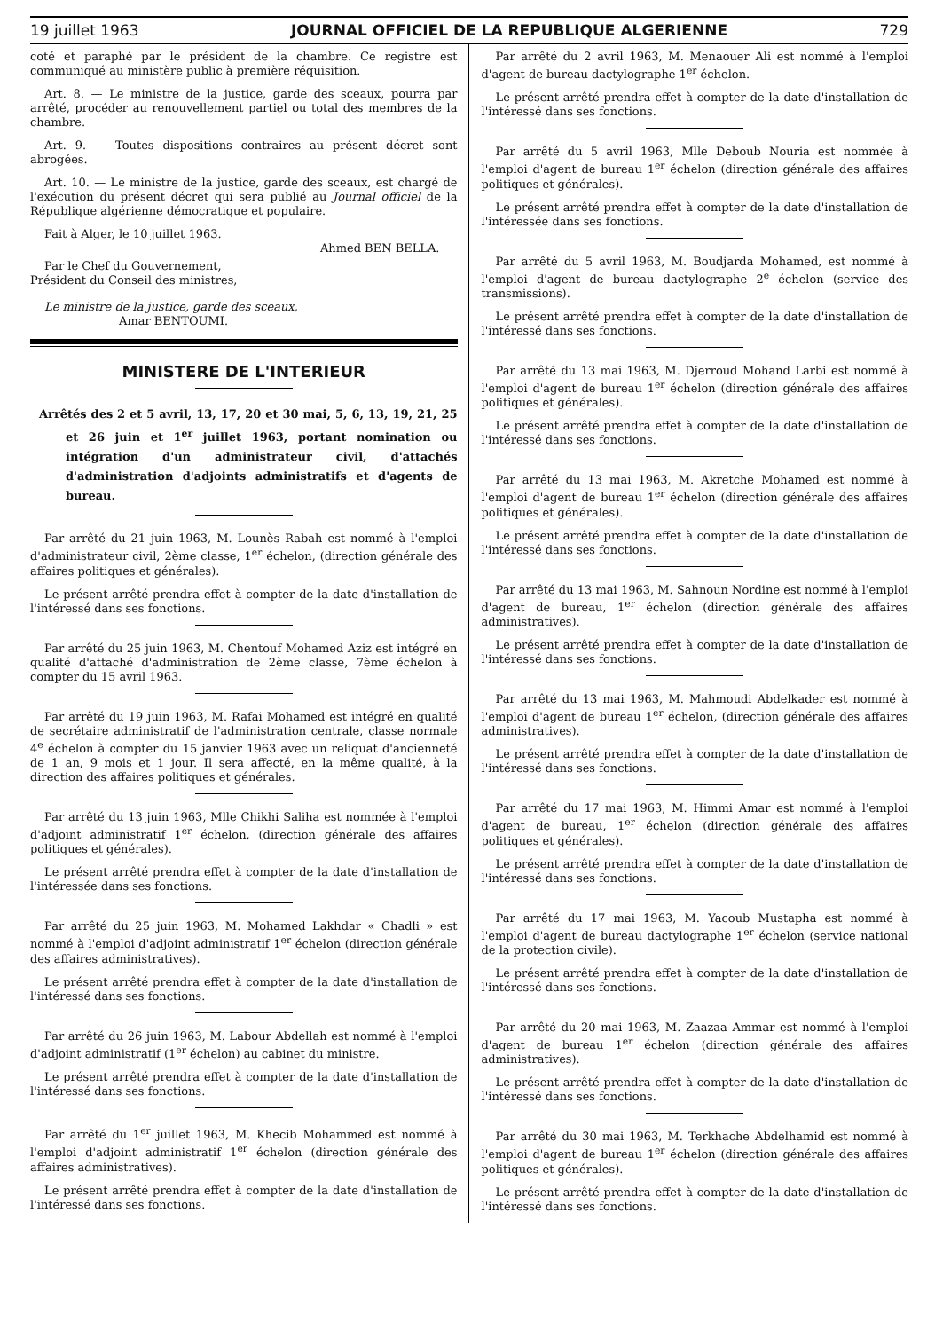19 juillet 1963 JOURNAL OFFICIEL DE LA REPUBLIQUE ALGERIENNE 729
coté et paraphé par le président de la chambre. Ce registre est communiqué au ministère public à première réquisition.
Art. 8. — Le ministre de la justice, garde des sceaux, pourra par arrêté, procéder au renouvellement partiel ou total des membres de la chambre.
Art. 9. — Toutes dispositions contraires au présent décret sont abrogées.
Art. 10. — Le ministre de la justice, garde des sceaux, est chargé de l'exécution du présent décret qui sera publié au Journal officiel de la République algérienne démocratique et populaire.
Fait à Alger, le 10 juillet 1963.
Ahmed BEN BELLA.
Par le Chef du Gouvernement,
Président du Conseil des ministres,
Le ministre de la justice, garde des sceaux,
Amar BENTOUMI.
MINISTERE DE L'INTERIEUR
Arrêtés des 2 et 5 avril, 13, 17, 20 et 30 mai, 5, 6, 13, 19, 21, 25 et 26 juin et 1<sup>er</sup> juillet 1963, portant nomination ou intégration d'un administrateur civil, d'attachés d'administration d'adjoints administratifs et d'agents de bureau.
Par arrêté du 21 juin 1963, M. Lounès Rabah est nommé à l'emploi d'administrateur civil, 2ème classe, 1<sup>er</sup> échelon, (direction générale des affaires politiques et générales).
Le présent arrêté prendra effet à compter de la date d'installation de l'intéressé dans ses fonctions.
Par arrêté du 25 juin 1963, M. Chentouf Mohamed Aziz est intégré en qualité d'attaché d'administration de 2ème classe, 7ème échelon à compter du 15 avril 1963.
Par arrêté du 19 juin 1963, M. Rafai Mohamed est intégré en qualité de secrétaire administratif de l'administration centrale, classe normale 4<sup>e</sup> échelon à compter du 15 janvier 1963 avec un reliquat d'ancienneté de 1 an, 9 mois et 1 jour. Il sera affecté, en la même qualité, à la direction des affaires politiques et générales.
Par arrêté du 13 juin 1963, Mlle Chikhi Saliha est nommée à l'emploi d'adjoint administratif 1<sup>er</sup> échelon, (direction générale des affaires politiques et générales).
Le présent arrêté prendra effet à compter de la date d'installation de l'intéressée dans ses fonctions.
Par arrêté du 25 juin 1963, M. Mohamed Lakhdar « Chadli » est nommé à l'emploi d'adjoint administratif 1<sup>er</sup> échelon (direction générale des affaires administratives).
Le présent arrêté prendra effet à compter de la date d'installation de l'intéressé dans ses fonctions.
Par arrêté du 26 juin 1963, M. Labour Abdellah est nommé à l'emploi d'adjoint administratif (1<sup>er</sup> échelon) au cabinet du ministre.
Le présent arrêté prendra effet à compter de la date d'installation de l'intéressé dans ses fonctions.
Par arrêté du 1<sup>er</sup> juillet 1963, M. Khecib Mohammed est nommé à l'emploi d'adjoint administratif 1<sup>er</sup> échelon (direction générale des affaires administratives).
Le présent arrêté prendra effet à compter de la date d'installation de l'intéressé dans ses fonctions.
Par arrêté du 2 avril 1963, M. Menaouer Ali est nommé à l'emploi d'agent de bureau dactylographe 1<sup>er</sup> échelon.
Le présent arrêté prendra effet à compter de la date d'installation de l'intéressé dans ses fonctions.
Par arrêté du 5 avril 1963, Mlle Deboub Nouria est nommée à l'emploi d'agent de bureau 1<sup>er</sup> échelon (direction générale des affaires politiques et générales).
Le présent arrêté prendra effet à compter de la date d'installation de l'intéressée dans ses fonctions.
Par arrêté du 5 avril 1963, M. Boudjarda Mohamed, est nommé à l'emploi d'agent de bureau dactylographe 2<sup>e</sup> échelon (service des transmissions).
Le présent arrêté prendra effet à compter de la date d'installation de l'intéressé dans ses fonctions.
Par arrêté du 13 mai 1963, M. Djerroud Mohand Larbi est nommé à l'emploi d'agent de bureau 1<sup>er</sup> échelon (direction générale des affaires politiques et générales).
Le présent arrêté prendra effet à compter de la date d'installation de l'intéressé dans ses fonctions.
Par arrêté du 13 mai 1963, M. Akretche Mohamed est nommé à l'emploi d'agent de bureau 1<sup>er</sup> échelon (direction générale des affaires politiques et générales).
Le présent arrêté prendra effet à compter de la date d'installation de l'intéressé dans ses fonctions.
Par arrêté du 13 mai 1963, M. Sahnoun Nordine est nommé à l'emploi d'agent de bureau, 1<sup>er</sup> échelon (direction générale des affaires administratives).
Le présent arrêté prendra effet à compter de la date d'installation de l'intéressé dans ses fonctions.
Par arrêté du 13 mai 1963, M. Mahmoudi Abdelkader est nommé à l'emploi d'agent de bureau 1<sup>er</sup> échelon, (direction générale des affaires administratives).
Le présent arrêté prendra effet à compter de la date d'installation de l'intéressé dans ses fonctions.
Par arrêté du 17 mai 1963, M. Himmi Amar est nommé à l'emploi d'agent de bureau, 1<sup>er</sup> échelon (direction générale des affaires politiques et générales).
Le présent arrêté prendra effet à compter de la date d'installation de l'intéressé dans ses fonctions.
Par arrêté du 17 mai 1963, M. Yacoub Mustapha est nommé à l'emploi d'agent de bureau dactylographe 1<sup>er</sup> échelon (service national de la protection civile).
Le présent arrêté prendra effet à compter de la date d'installation de l'intéressé dans ses fonctions.
Par arrêté du 20 mai 1963, M. Zaazaa Ammar est nommé à l'emploi d'agent de bureau 1<sup>er</sup> échelon (direction générale des affaires administratives).
Le présent arrêté prendra effet à compter de la date d'installation de l'intéressé dans ses fonctions.
Par arrêté du 30 mai 1963, M. Terkhache Abdelhamid est nommé à l'emploi d'agent de bureau 1<sup>er</sup> échelon (direction générale des affaires politiques et générales).
Le présent arrêté prendra effet à compter de la date d'installation de l'intéressé dans ses fonctions.